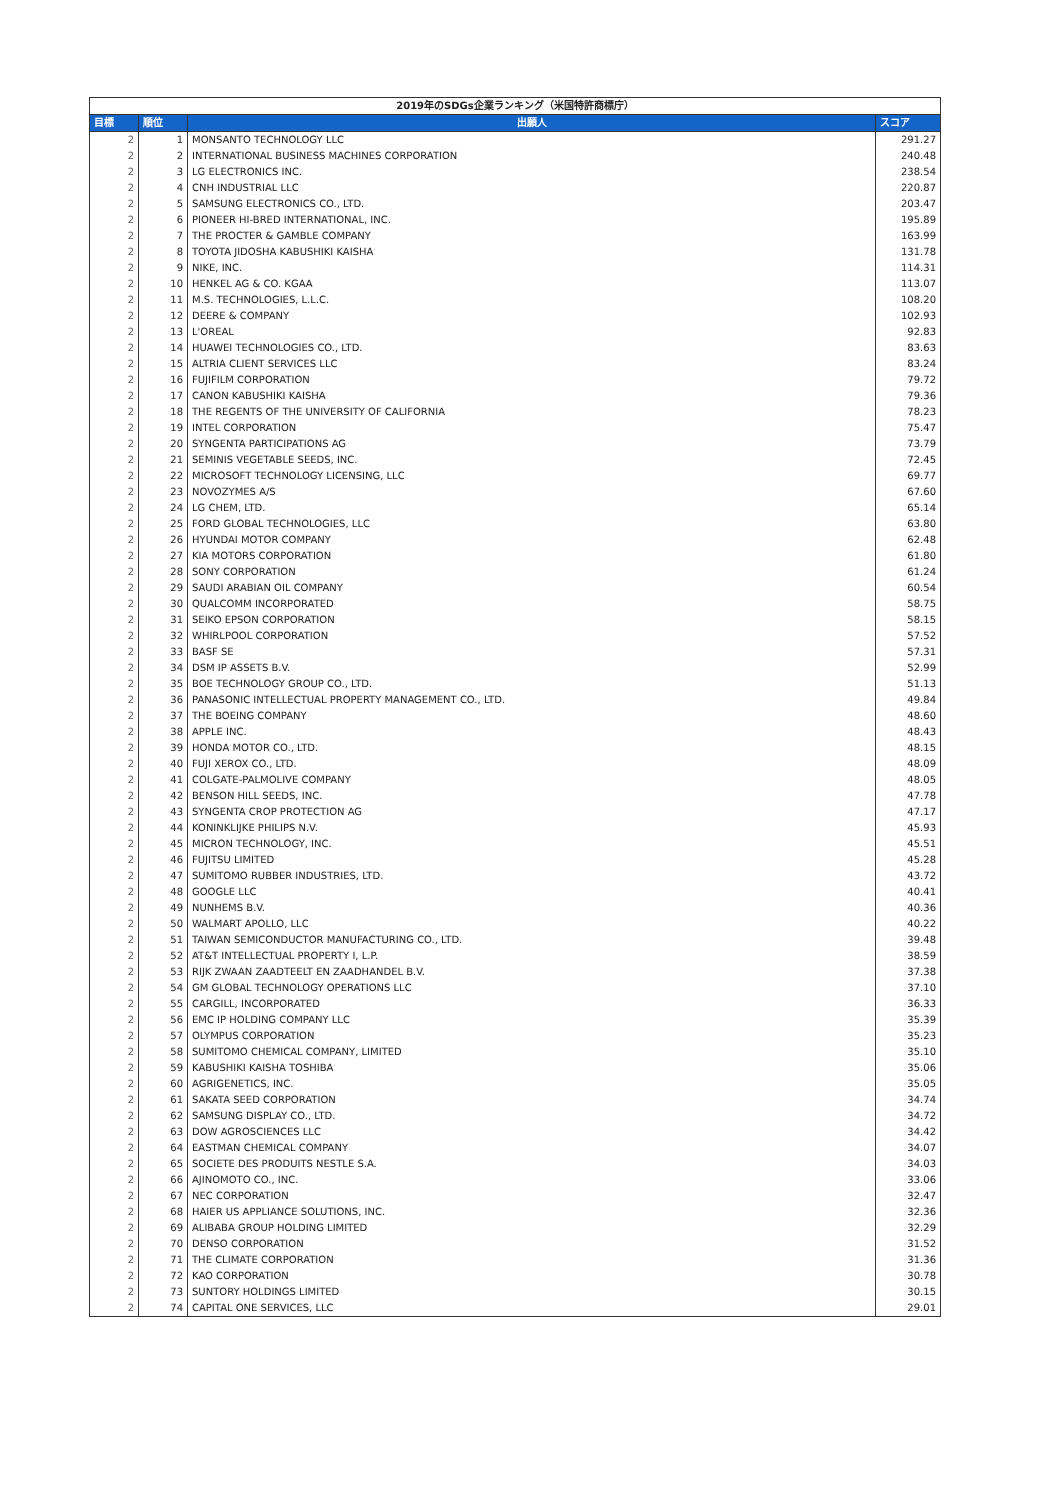| 2019年のSDGs企業ランキング（米国特許商標庁） | | | |
| 目標 | 順位 | 出願人 | スコア |
| 2 | 1 | MONSANTO TECHNOLOGY LLC | 291.27 |
| 2 | 2 | INTERNATIONAL BUSINESS MACHINES CORPORATION | 240.48 |
| 2 | 3 | LG ELECTRONICS INC. | 238.54 |
| 2 | 4 | CNH INDUSTRIAL LLC | 220.87 |
| 2 | 5 | SAMSUNG ELECTRONICS CO., LTD. | 203.47 |
| 2 | 6 | PIONEER HI-BRED INTERNATIONAL, INC. | 195.89 |
| 2 | 7 | THE PROCTER & GAMBLE COMPANY | 163.99 |
| 2 | 8 | TOYOTA JIDOSHA KABUSHIKI KAISHA | 131.78 |
| 2 | 9 | NIKE, INC. | 114.31 |
| 2 | 10 | HENKEL AG & CO. KGAA | 113.07 |
| 2 | 11 | M.S. TECHNOLOGIES, L.L.C. | 108.20 |
| 2 | 12 | DEERE & COMPANY | 102.93 |
| 2 | 13 | L'OREAL | 92.83 |
| 2 | 14 | HUAWEI TECHNOLOGIES CO., LTD. | 83.63 |
| 2 | 15 | ALTRIA CLIENT SERVICES LLC | 83.24 |
| 2 | 16 | FUJIFILM CORPORATION | 79.72 |
| 2 | 17 | CANON KABUSHIKI KAISHA | 79.36 |
| 2 | 18 | THE REGENTS OF THE UNIVERSITY OF CALIFORNIA | 78.23 |
| 2 | 19 | INTEL CORPORATION | 75.47 |
| 2 | 20 | SYNGENTA PARTICIPATIONS AG | 73.79 |
| 2 | 21 | SEMINIS VEGETABLE SEEDS, INC. | 72.45 |
| 2 | 22 | MICROSOFT TECHNOLOGY LICENSING, LLC | 69.77 |
| 2 | 23 | NOVOZYMES A/S | 67.60 |
| 2 | 24 | LG CHEM, LTD. | 65.14 |
| 2 | 25 | FORD GLOBAL TECHNOLOGIES, LLC | 63.80 |
| 2 | 26 | HYUNDAI MOTOR COMPANY | 62.48 |
| 2 | 27 | KIA MOTORS CORPORATION | 61.80 |
| 2 | 28 | SONY CORPORATION | 61.24 |
| 2 | 29 | SAUDI ARABIAN OIL COMPANY | 60.54 |
| 2 | 30 | QUALCOMM INCORPORATED | 58.75 |
| 2 | 31 | SEIKO EPSON CORPORATION | 58.15 |
| 2 | 32 | WHIRLPOOL CORPORATION | 57.52 |
| 2 | 33 | BASF SE | 57.31 |
| 2 | 34 | DSM IP ASSETS B.V. | 52.99 |
| 2 | 35 | BOE TECHNOLOGY GROUP CO., LTD. | 51.13 |
| 2 | 36 | PANASONIC INTELLECTUAL PROPERTY MANAGEMENT CO., LTD. | 49.84 |
| 2 | 37 | THE BOEING COMPANY | 48.60 |
| 2 | 38 | APPLE INC. | 48.43 |
| 2 | 39 | HONDA MOTOR CO., LTD. | 48.15 |
| 2 | 40 | FUJI XEROX CO., LTD. | 48.09 |
| 2 | 41 | COLGATE-PALMOLIVE COMPANY | 48.05 |
| 2 | 42 | BENSON HILL SEEDS, INC. | 47.78 |
| 2 | 43 | SYNGENTA CROP PROTECTION AG | 47.17 |
| 2 | 44 | KONINKLIJKE PHILIPS N.V. | 45.93 |
| 2 | 45 | MICRON TECHNOLOGY, INC. | 45.51 |
| 2 | 46 | FUJITSU LIMITED | 45.28 |
| 2 | 47 | SUMITOMO RUBBER INDUSTRIES, LTD. | 43.72 |
| 2 | 48 | GOOGLE LLC | 40.41 |
| 2 | 49 | NUNHEMS B.V. | 40.36 |
| 2 | 50 | WALMART APOLLO, LLC | 40.22 |
| 2 | 51 | TAIWAN SEMICONDUCTOR MANUFACTURING CO., LTD. | 39.48 |
| 2 | 52 | AT&T INTELLECTUAL PROPERTY I, L.P. | 38.59 |
| 2 | 53 | RIJK ZWAAN ZAADTEELT EN ZAADHANDEL B.V. | 37.38 |
| 2 | 54 | GM GLOBAL TECHNOLOGY OPERATIONS LLC | 37.10 |
| 2 | 55 | CARGILL, INCORPORATED | 36.33 |
| 2 | 56 | EMC IP HOLDING COMPANY LLC | 35.39 |
| 2 | 57 | OLYMPUS CORPORATION | 35.23 |
| 2 | 58 | SUMITOMO CHEMICAL COMPANY, LIMITED | 35.10 |
| 2 | 59 | KABUSHIKI KAISHA TOSHIBA | 35.06 |
| 2 | 60 | AGRIGENETICS, INC. | 35.05 |
| 2 | 61 | SAKATA SEED CORPORATION | 34.74 |
| 2 | 62 | SAMSUNG DISPLAY CO., LTD. | 34.72 |
| 2 | 63 | DOW AGROSCIENCES LLC | 34.42 |
| 2 | 64 | EASTMAN CHEMICAL COMPANY | 34.07 |
| 2 | 65 | SOCIETE DES PRODUITS NESTLE S.A. | 34.03 |
| 2 | 66 | AJINOMOTO CO., INC. | 33.06 |
| 2 | 67 | NEC CORPORATION | 32.47 |
| 2 | 68 | HAIER US APPLIANCE SOLUTIONS, INC. | 32.36 |
| 2 | 69 | ALIBABA GROUP HOLDING LIMITED | 32.29 |
| 2 | 70 | DENSO CORPORATION | 31.52 |
| 2 | 71 | THE CLIMATE CORPORATION | 31.36 |
| 2 | 72 | KAO CORPORATION | 30.78 |
| 2 | 73 | SUNTORY HOLDINGS LIMITED | 30.15 |
| 2 | 74 | CAPITAL ONE SERVICES, LLC | 29.01 |